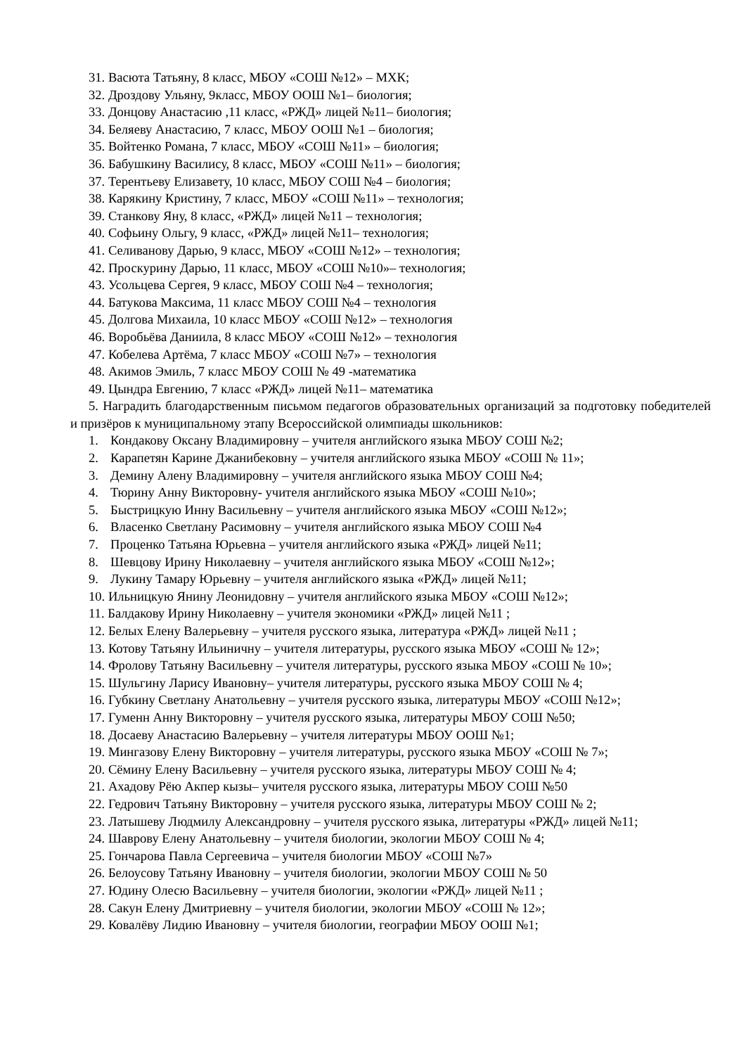31. Васюта Татьяну, 8 класс, МБОУ «СОШ №12» – МХК;
32. Дроздову Ульяну, 9класс, МБОУ ООШ №1– биология;
33. Донцову Анастасию ,11 класс, «РЖД» лицей №11– биология;
34. Беляеву Анастасию, 7 класс, МБОУ ООШ №1 – биология;
35. Войтенко Романа, 7 класс, МБОУ «СОШ №11» – биология;
36. Бабушкину Василису, 8 класс, МБОУ «СОШ №11» – биология;
37. Терентьеву Елизавету, 10 класс, МБОУ СОШ №4 – биология;
38. Карякину Кристину, 7 класс, МБОУ «СОШ №11» – технология;
39. Станкову Яну, 8 класс, «РЖД» лицей №11 – технология;
40. Софьину Ольгу, 9 класс, «РЖД» лицей №11– технология;
41. Селиванову Дарью, 9 класс, МБОУ «СОШ №12» – технология;
42. Проскурину Дарью, 11 класс, МБОУ «СОШ №10»– технология;
43. Усольцева Сергея, 9 класс, МБОУ СОШ №4 – технология;
44. Батукова Максима, 11 класс МБОУ СОШ №4 – технология
45. Долгова Михаила, 10 класс МБОУ «СОШ №12» – технология
46. Воробьёва Даниила, 8 класс МБОУ «СОШ №12» – технология
47. Кобелева Артёма, 7 класс МБОУ «СОШ №7» – технология
48. Акимов Эмиль, 7 класс МБОУ СОШ № 49 -математика
49. Цындра Евгению, 7 класс «РЖД» лицей №11– математика
5. Наградить благодарственным письмом педагогов образовательных организаций за подготовку победителей и призёров к муниципальному этапу Всероссийской олимпиады школьников:
1. Кондакову Оксану Владимировну – учителя английского языка МБОУ СОШ №2;
2. Карапетян Карине Джанибековну – учителя английского языка МБОУ «СОШ № 11»;
3. Демину Алену Владимировну – учителя английского языка МБОУ СОШ №4;
4. Тюрину Анну Викторовну- учителя английского языка МБОУ «СОШ №10»;
5. Быстрицкую Инну Васильевну – учителя английского языка МБОУ «СОШ №12»;
6. Власенко Светлану Расимовну – учителя английского языка МБОУ СОШ №4
7. Проценко Татьяна Юрьевна – учителя английского языка «РЖД» лицей №11;
8. Шевцову Ирину Николаевну – учителя английского языка МБОУ «СОШ №12»;
9. Лукину Тамару Юрьевну – учителя английского языка «РЖД» лицей №11;
10. Ильницкую Янину Леонидовну – учителя английского языка МБОУ «СОШ №12»;
11. Балдакову Ирину Николаевну – учителя экономики «РЖД» лицей №11 ;
12. Белых Елену Валерьевну – учителя русского языка, литература «РЖД» лицей №11 ;
13. Котову Татьяну Ильиничну – учителя литературы, русского языка МБОУ «СОШ № 12»;
14. Фролову Татьяну Васильевну – учителя литературы, русского языка МБОУ «СОШ № 10»;
15. Шульгину Ларису Ивановну– учителя литературы, русского языка МБОУ СОШ № 4;
16. Губкину Светлану Анатольевну – учителя русского языка, литературы МБОУ «СОШ №12»;
17. Гуменн Анну Викторовну – учителя русского языка, литературы МБОУ СОШ №50;
18. Досаеву Анастасию Валерьевну – учителя литературы МБОУ ООШ №1;
19. Мингазову Елену Викторовну – учителя литературы, русского языка МБОУ «СОШ № 7»;
20. Сёмину Елену Васильевну – учителя русского языка, литературы МБОУ СОШ № 4;
21. Ахадову Рёю Акпер кызы– учителя русского языка, литературы МБОУ СОШ №50
22. Гедрович Татьяну Викторовну – учителя русского языка, литературы МБОУ СОШ № 2;
23. Латышеву Людмилу Александровну – учителя русского языка, литературы «РЖД» лицей №11;
24. Шаврову Елену Анатольевну – учителя биологии, экологии МБОУ СОШ № 4;
25. Гончарова Павла Сергеевича – учителя биологии МБОУ «СОШ №7»
26. Белоусову Татьяну Ивановну – учителя биологии, экологии МБОУ СОШ № 50
27. Юдину Олесю Васильевну – учителя биологии, экологии «РЖД» лицей №11 ;
28. Сакун Елену Дмитриевну – учителя биологии, экологии МБОУ «СОШ № 12»;
29. Ковалёву Лидию Ивановну – учителя биологии, географии МБОУ ООШ №1;